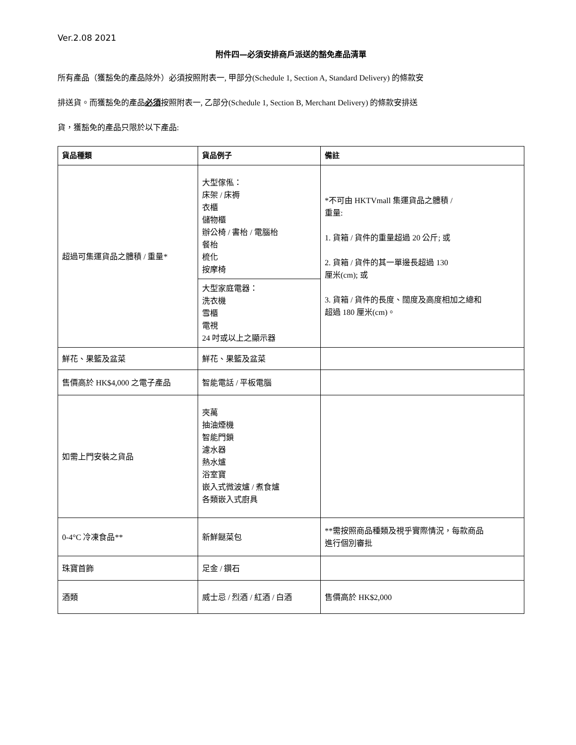Ver.2.08 2021
附件四—必須安排商戶派送的豁免產品清單
所有產品（獲豁免的產品除外）必須按照附表一, 甲部分(Schedule 1, Section A, Standard Delivery) 的條款安
排送貨。而獲豁免的產品必須按照附表一, 乙部分(Schedule 1, Section B, Merchant Delivery) 的條款安排送
貨，獲豁免的產品只限於以下產品:
| 貨品種類 | 貨品例子 | 備註 |
| --- | --- | --- |
| 超過可集運貨品之體積 / 重量* | 大型傢俬： 床架 / 床褥 衣櫃 儲物櫃 辦公椅 / 書枱 / 電腦枱 餐枱 梳化 按摩椅 | *不可由 HKTVmall 集運貨品之體積 / 重量: 1. 貨箱 / 貨件的重量超過 20 公斤; 或 2. 貨箱 / 貨件的其一單邊長超過 130 厘米(cm); 或 3. 貨箱 / 貨件的長度、闊度及高度相加之總和 超過 180 厘米(cm)。 |
| | 大型家庭電器： 洗衣機 雪櫃 電視 24 吋或以上之顯示器 | |
| 鮮花、果籃及盆菜 | 鮮花、果籃及盆菜 | |
| 售價高於 HK$4,000 之電子產品 | 智能電話 / 平板電腦 | |
| 如需上門安裝之貨品 | 夾萬 抽油煙機 智能門鎖 濾水器 熱水爐 浴室寶 嵌入式微波爐 / 煮食爐 各類嵌入式廚具 | |
| 0-4°C 冷凍食品** | 新鮮餸菜包 | **需按照商品種類及視乎實際情況，每款商品 進行個別審批 |
| 珠寶首飾 | 足金 / 鑽石 | |
| 酒類 | 威士忌 / 烈酒 / 紅酒 / 白酒 | 售價高於 HK$2,000 |